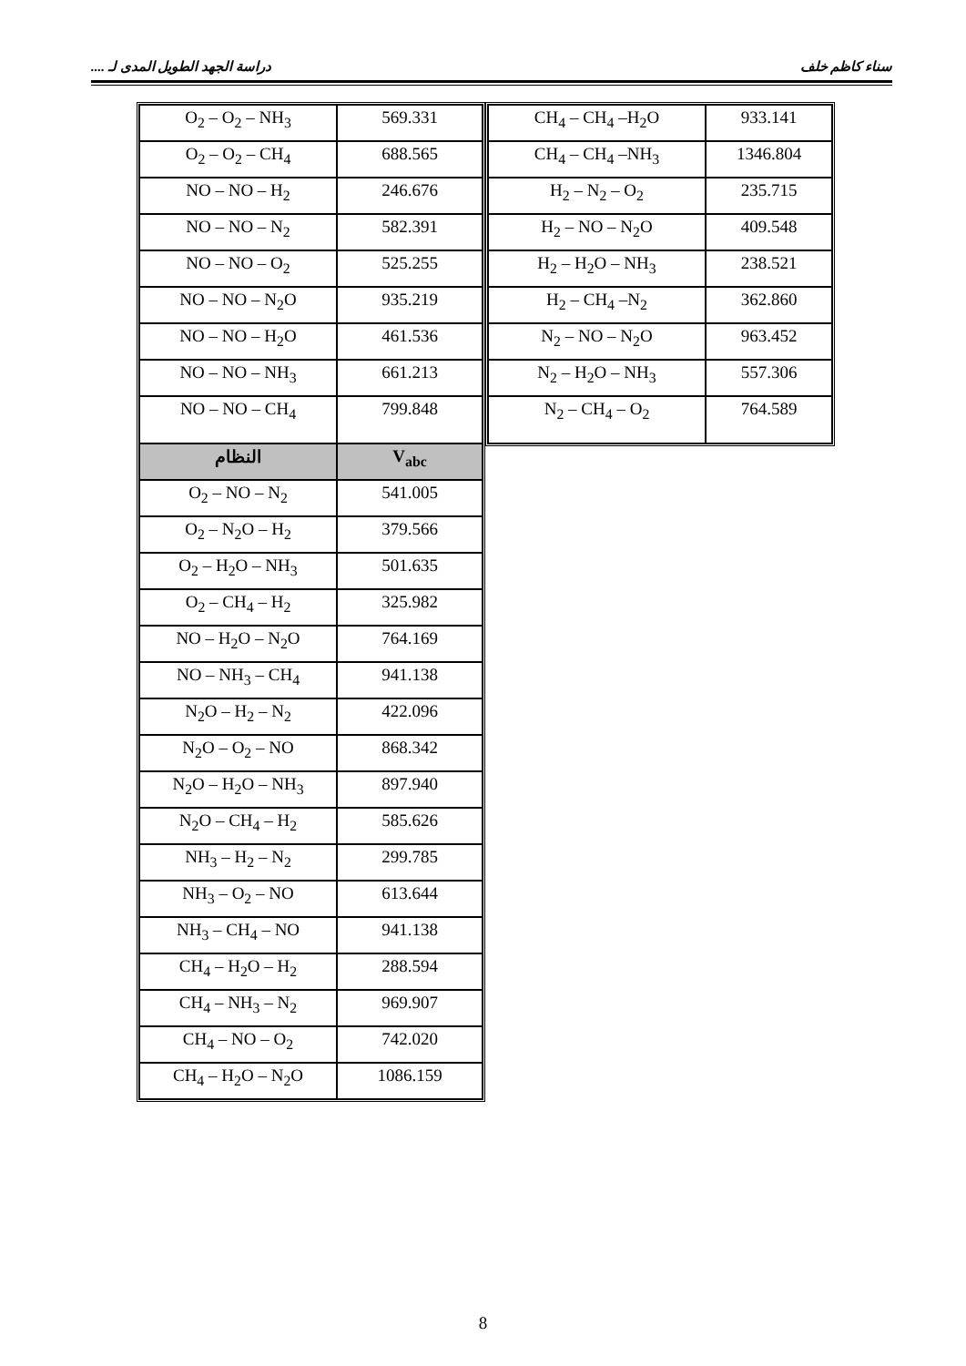سناء كاظم خلف دراسة الجهد الطويل المدى لـ ....
| O<sub>2</sub> – O<sub>2</sub> – NH<sub>3</sub> | 569.331 |
| O<sub>2</sub> – O<sub>2</sub> – CH<sub>4</sub> | 688.565 |
| NO – NO – H<sub>2</sub> | 246.676 |
| NO – NO – N<sub>2</sub> | 582.391 |
| NO – NO – O<sub>2</sub> | 525.255 |
| NO – NO – N<sub>2</sub>O | 935.219 |
| NO – NO – H<sub>2</sub>O | 461.536 |
| NO – NO – NH<sub>3</sub> | 661.213 |
| NO – NO – CH<sub>4</sub> | 799.848 |
| النظام | V<sub>abc</sub> |
| O<sub>2</sub> – NO – N<sub>2</sub> | 541.005 |
| O<sub>2</sub> – N<sub>2</sub>O – H<sub>2</sub> | 379.566 |
| O<sub>2</sub> – H<sub>2</sub>O – NH<sub>3</sub> | 501.635 |
| O<sub>2</sub> – CH<sub>4</sub> – H<sub>2</sub> | 325.982 |
| NO – H<sub>2</sub>O – N<sub>2</sub>O | 764.169 |
| NO – NH<sub>3</sub> – CH<sub>4</sub> | 941.138 |
| N<sub>2</sub>O – H<sub>2</sub> – N<sub>2</sub> | 422.096 |
| N<sub>2</sub>O – O<sub>2</sub> – NO | 868.342 |
| N<sub>2</sub>O – H<sub>2</sub>O – NH<sub>3</sub> | 897.940 |
| N<sub>2</sub>O – CH<sub>4</sub> – H<sub>2</sub> | 585.626 |
| NH<sub>3</sub> – H<sub>2</sub> – N<sub>2</sub> | 299.785 |
| NH<sub>3</sub> – O<sub>2</sub> – NO | 613.644 |
| NH<sub>3</sub> – CH<sub>4</sub> – NO | 941.138 |
| CH<sub>4</sub> – H<sub>2</sub>O – H<sub>2</sub> | 288.594 |
| CH<sub>4</sub> – NH<sub>3</sub> – N<sub>2</sub> | 969.907 |
| CH<sub>4</sub> – NO – O<sub>2</sub> | 742.020 |
| CH<sub>4</sub> – H<sub>2</sub>O – N<sub>2</sub>O | 1086.159 |
| CH<sub>4</sub> – CH<sub>4</sub> –H<sub>2</sub>O | 933.141 |
| CH<sub>4</sub> – CH<sub>4</sub> –NH<sub>3</sub> | 1346.804 |
| H<sub>2</sub> – N<sub>2</sub> – O<sub>2</sub> | 235.715 |
| H<sub>2</sub> – NO – N<sub>2</sub>O | 409.548 |
| H<sub>2</sub> – H<sub>2</sub>O – NH<sub>3</sub> | 238.521 |
| H<sub>2</sub> – CH<sub>4</sub> –N<sub>2</sub> | 362.860 |
| N<sub>2</sub> – NO – N<sub>2</sub>O | 963.452 |
| N<sub>2</sub> – H<sub>2</sub>O – NH<sub>3</sub> | 557.306 |
| N<sub>2</sub> – CH<sub>4</sub> – O<sub>2</sub> | 764.589 |
8